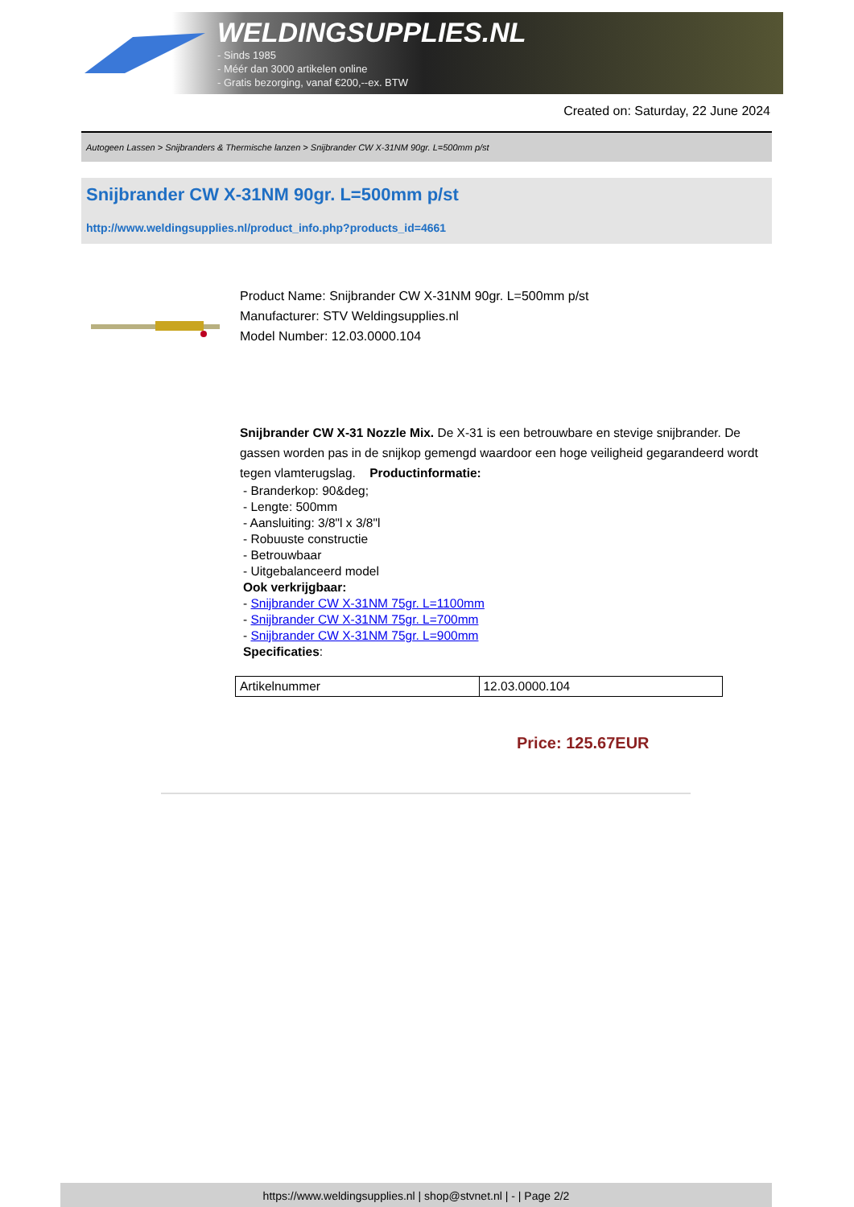WELDINGSUPPLIES.NL
- Sinds 1985
- Méér dan 3000 artikelen online
- Gratis bezorging, vanaf €200,--ex. BTW
Created on: Saturday, 22 June 2024
Autogeen Lassen > Snijbranders & Thermische lanzen > Snijbrander CW X-31NM 90gr. L=500mm p/st
Snijbrander CW X-31NM 90gr. L=500mm p/st
http://www.weldingsupplies.nl/product_info.php?products_id=4661
Product Name: Snijbrander CW X-31NM 90gr. L=500mm p/st
Manufacturer: STV Weldingsupplies.nl
Model Number: 12.03.0000.104
Snijbrander CW X-31 Nozzle Mix. De X-31 is een betrouwbare en stevige snijbrander. De gassen worden pas in de snijkop gemengd waardoor een hoge veiligheid gegarandeerd wordt tegen vlamterugslag. Productinformatie:
- Branderkop: 90&deg;
- Lengte: 500mm
- Aansluiting: 3/8"l x 3/8"l
- Robuuste constructie
- Betrouwbaar
- Uitgebalanceerd model
Ook verkrijgbaar:
- Snijbrander CW X-31NM 75gr. L=1100mm
- Snijbrander CW X-31NM 75gr. L=700mm
- Snijbrander CW X-31NM 75gr. L=900mm
Specificaties:
| Artikelnummer | 12.03.0000.104 |
Price: 125.67EUR
https://www.weldingsupplies.nl | shop@stvnet.nl | - | Page 2/2